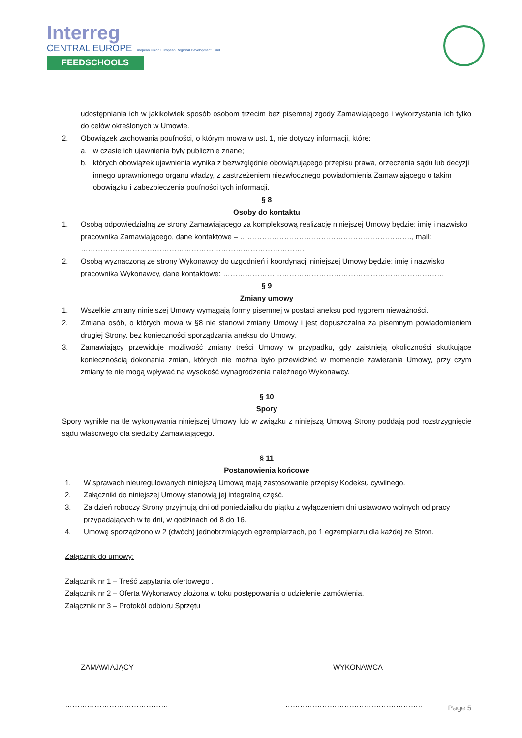Interreg
CENTRAL EUROPE European Union European Regional Development Fund
FEEDSCHOOLS
udostępniania ich w jakikolwiek sposób osobom trzecim bez pisemnej zgody Zamawiającego i wykorzystania ich tylko do celów określonych w Umowie.
2. Obowiązek zachowania poufności, o którym mowa w ust. 1, nie dotyczy informacji, które:
a. w czasie ich ujawnienia były publicznie znane;
b. których obowiązek ujawnienia wynika z bezwzględnie obowiązującego przepisu prawa, orzeczenia sądu lub decyzji innego uprawnionego organu władzy, z zastrzeżeniem niezwłocznego powiadomienia Zamawiającego o takim obowiązku i zabezpieczenia poufności tych informacji.
§ 8
Osoby do kontaktu
1. Osobą odpowiedzialną ze strony Zamawiającego za kompleksową realizację niniejszej Umowy będzie: imię i nazwisko pracownika Zamawiającego, dane kontaktowe – ……………………………………………………………., mail: ……………………………………………………………………………….
2. Osobą wyznaczoną ze strony Wykonawcy do uzgodnień i koordynacji niniejszej Umowy będzie: imię i nazwisko pracownika Wykonawcy, dane kontaktowe: ………………………………………………………………………………
§ 9
Zmiany umowy
1. Wszelkie zmiany niniejszej Umowy wymagają formy pisemnej w postaci aneksu pod rygorem nieważności.
2. Zmiana osób, o których mowa w §8 nie stanowi zmiany Umowy i jest dopuszczalna za pisemnym powiadomieniem drugiej Strony, bez konieczności sporządzania aneksu do Umowy.
3. Zamawiający przewiduje możliwość zmiany treści Umowy w przypadku, gdy zaistnieją okoliczności skutkujące koniecznością dokonania zmian, których nie można było przewidzieć w momencie zawierania Umowy, przy czym zmiany te nie mogą wpływać na wysokość wynagrodzenia należnego Wykonawcy.
§ 10
Spory
Spory wynikłe na tle wykonywania niniejszej Umowy lub w związku z niniejszą Umową Strony poddają pod rozstrzygnięcie sądu właściwego dla siedziby Zamawiającego.
§ 11
Postanowienia końcowe
1. W sprawach nieuregulowanych niniejszą Umową mają zastosowanie przepisy Kodeksu cywilnego.
2. Załączniki do niniejszej Umowy stanowią jej integralną część.
3. Za dzień roboczy Strony przyjmują dni od poniedziałku do piątku z wyłączeniem dni ustawowo wolnych od pracy przypadających w te dni, w godzinach od 8 do 16.
4. Umowę sporządzono w 2 (dwóch) jednobrzmiących egzemplarzach, po 1 egzemplarzu dla każdej ze Stron.
Załącznik do umowy:
Załącznik nr 1 – Treść zapytania ofertowego ,
Załącznik nr 2 – Oferta Wykonawcy złożona w toku postępowania o udzielenie zamówienia.
Załącznik nr 3 – Protokół odbioru Sprzętu
ZAMAWIAJĄCY WYKONAWCA
…………………………………… ………………………………………………..
Page 5